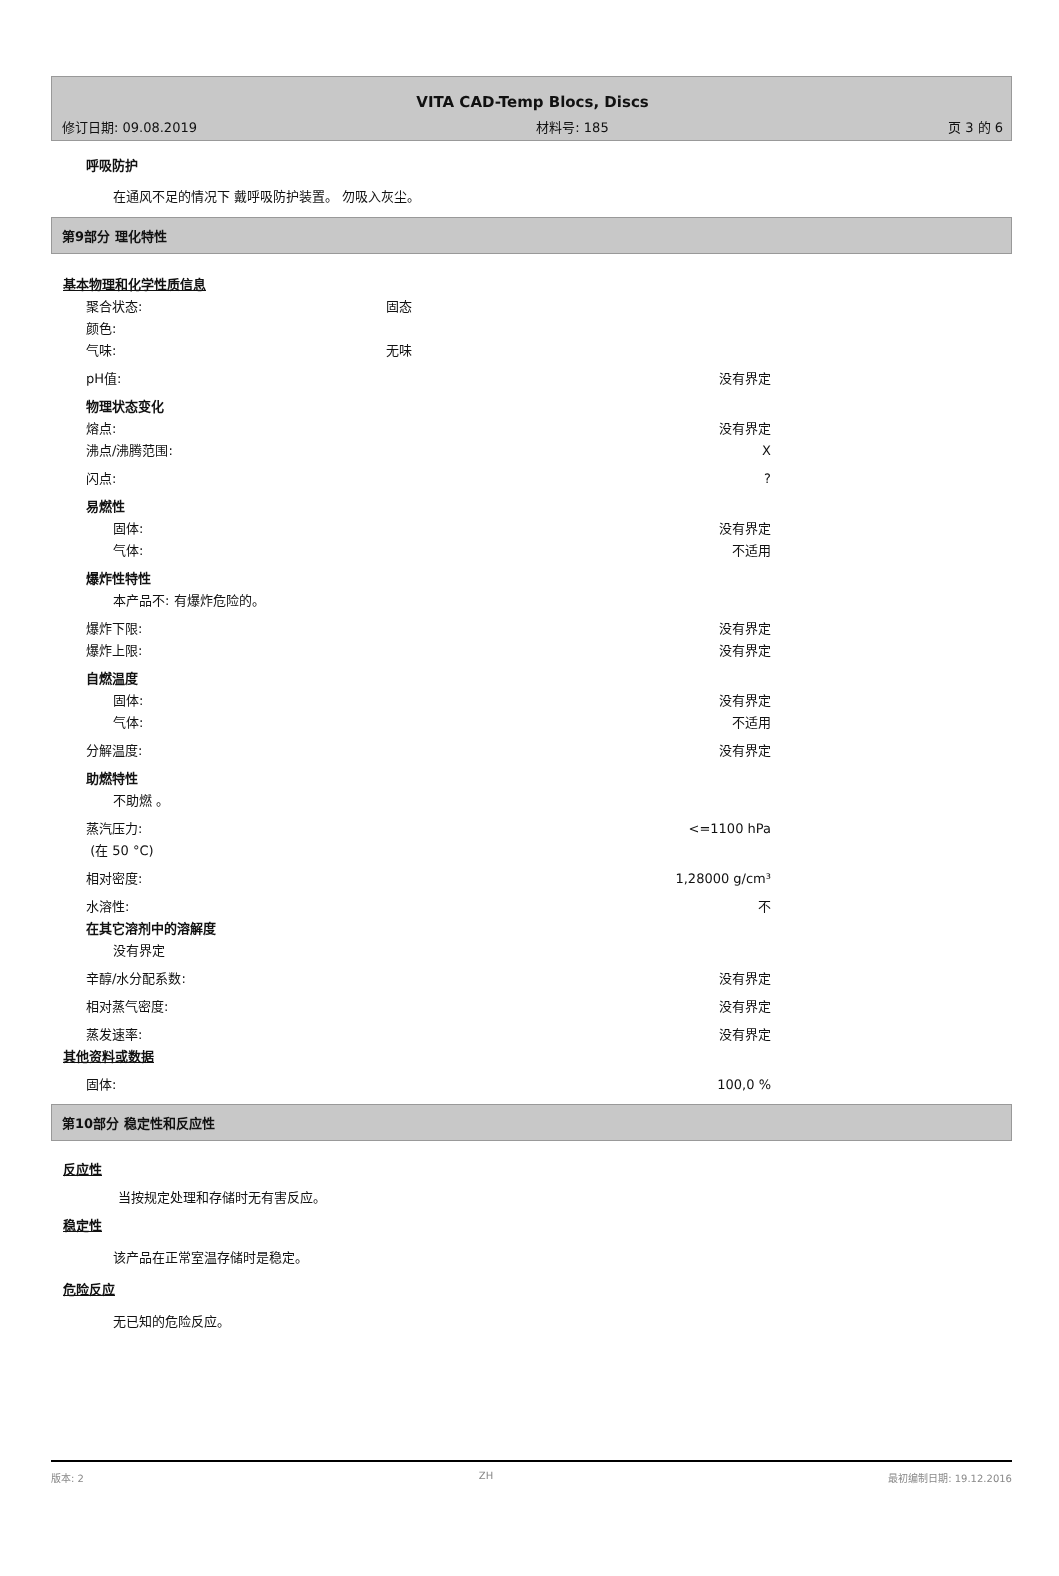VITA CAD-Temp Blocs, Discs
修订日期: 09.08.2019 材料号: 185 页 3 的 6
呼吸防护
在通风不足的情况下 戴呼吸防护装置。 勿吸入灰尘。
第9部分 理化特性
基本物理和化学性质信息
聚合状态: 固态
颜色:
气味: 无味
pH值: 没有界定
物理状态变化
熔点: 没有界定
沸点/沸腾范围: X
闪点:?
易燃性
固体: 没有界定
气体: 不适用
爆炸性特性
本产品不: 有爆炸危险的。
爆炸下限: 没有界定
爆炸上限: 没有界定
自燃温度
固体: 没有界定
气体: 不适用
分解温度: 没有界定
助燃特性
不助燃 。
蒸汽压力:
(在 50 °C) <=1100 hPa
相对密度: 1,28000 g/cm³
水溶性: 不
在其它溶剂中的溶解度
没有界定
辛醇/水分配系数: 没有界定
相对蒸气密度: 没有界定
蒸发速率: 没有界定
其他资料或数据
固体: 100,0 %
第10部分 稳定性和反应性
反应性
当按规定处理和存储时无有害反应。
稳定性
该产品在正常室温存储时是稳定。
危险反应
无已知的危险反应。
版本: 2 ZH 最初编制日期: 19.12.2016